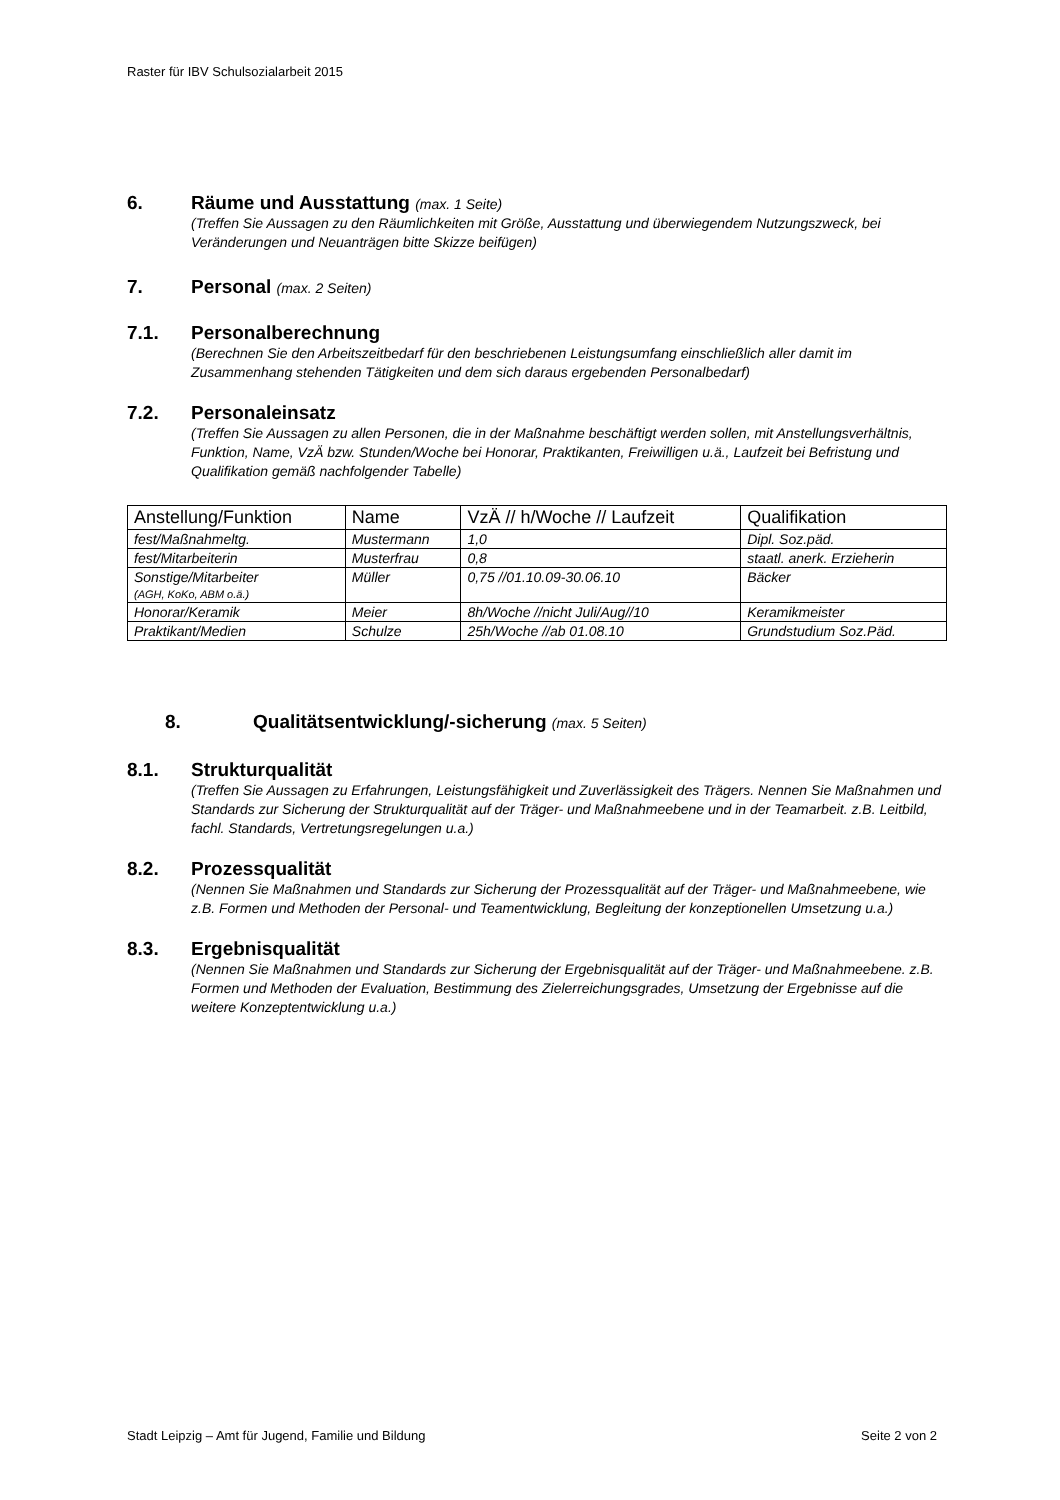Raster für IBV Schulsozialarbeit 2015
6. Räume und Ausstattung (max. 1 Seite)
(Treffen Sie Aussagen zu den Räumlichkeiten mit Größe, Ausstattung und überwiegendem Nutzungszweck, bei Veränderungen und Neuanträgen bitte Skizze beifügen)
7. Personal (max. 2 Seiten)
7.1. Personalberechnung
(Berechnen Sie den Arbeitszeitbedarf für den beschriebenen Leistungsumfang einschließlich aller damit im Zusammenhang stehenden Tätigkeiten und dem sich daraus ergebenden Personalbedarf)
7.2. Personaleinsatz
(Treffen Sie Aussagen zu allen Personen, die in der Maßnahme beschäftigt werden sollen, mit Anstellungsverhältnis, Funktion, Name, VzÄ bzw. Stunden/Woche bei Honorar, Praktikanten, Freiwilligen u.ä., Laufzeit bei Befristung und Qualifikation gemäß nachfolgender Tabelle)
| Anstellung/Funktion | Name | VzÄ // h/Woche // Laufzeit | Qualifikation |
| --- | --- | --- | --- |
| fest/Maßnahmeltg. | Mustermann | 1,0 | Dipl. Soz.päd. |
| fest/Mitarbeiterin | Musterfrau | 0,8 | staatl. anerk. Erzieherin |
| Sonstige/Mitarbeiter (AGH, KoKo, ABM o.ä.) | Müller | 0,75 //01.10.09-30.06.10 | Bäcker |
| Honorar/Keramik | Meier | 8h/Woche //nicht Juli/Aug//10 | Keramikmeister |
| Praktikant/Medien | Schulze | 25h/Woche //ab 01.08.10 | Grundstudium Soz.Päd. |
8. Qualitätsentwicklung/-sicherung (max. 5 Seiten)
8.1. Strukturqualität
(Treffen Sie Aussagen zu Erfahrungen, Leistungsfähigkeit und Zuverlässigkeit des Trägers. Nennen Sie Maßnahmen und Standards zur Sicherung der Strukturqualität auf der Träger- und Maßnahmeebene und in der Teamarbeit. z.B. Leitbild, fachl. Standards, Vertretungsregelungen u.a.)
8.2. Prozessqualität
(Nennen Sie Maßnahmen und Standards zur Sicherung der Prozessqualität auf der Träger- und Maßnahmeebene, wie z.B. Formen und Methoden der Personal- und Teamentwicklung, Begleitung der konzeptionellen Umsetzung u.a.)
8.3. Ergebnisqualität
(Nennen Sie Maßnahmen und Standards zur Sicherung der Ergebnisqualität auf der Träger- und Maßnahmeebene. z.B. Formen und Methoden der Evaluation, Bestimmung des Zielerreichungsgrades, Umsetzung der Ergebnisse auf die weitere Konzeptentwicklung u.a.)
Stadt Leipzig – Amt für Jugend, Familie und Bildung Seite 2 von 2